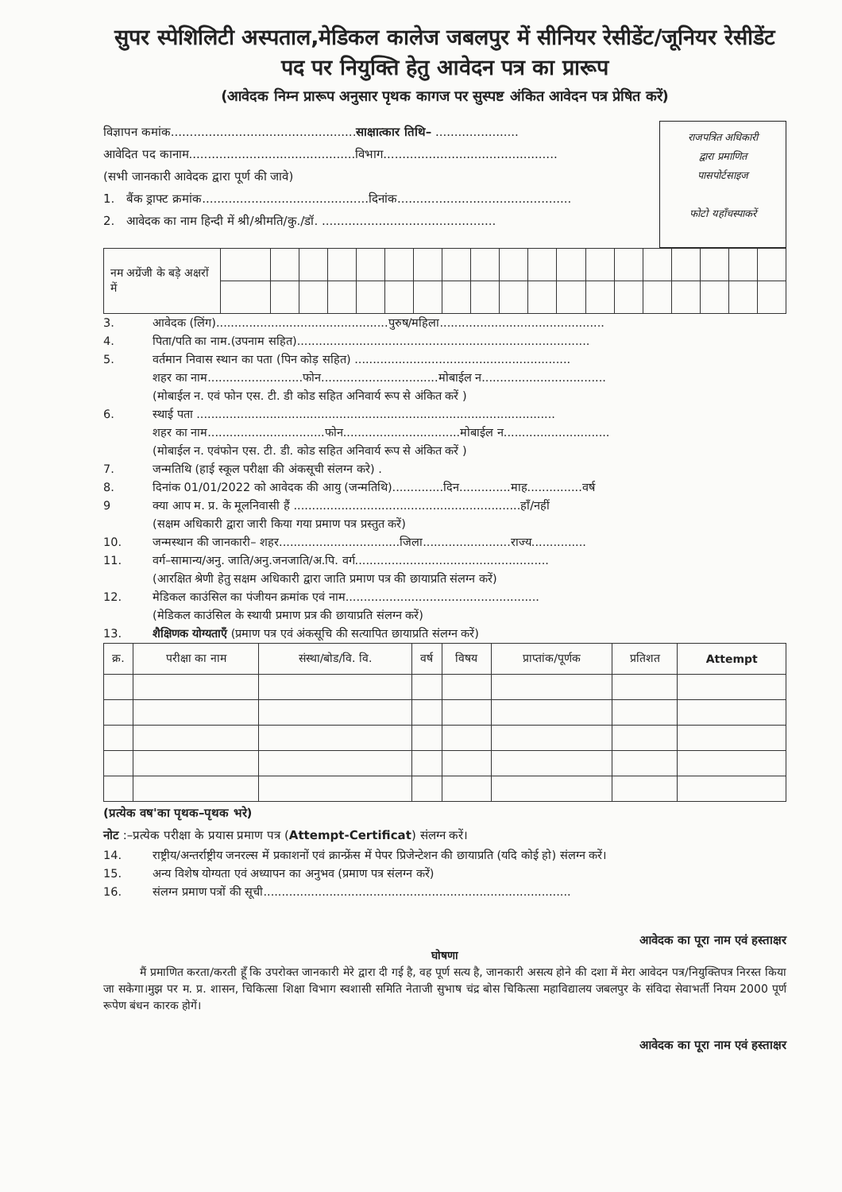सुपर स्पेशिलिटी अस्पताल,मेडिकल कालेज जबलपुर में सीनियर रेसीडेंट/जूनियर रेसीडेंट पद पर नियुक्ति हेतु आवेदन पत्र का प्रारूप
(आवेदक निम्न प्रारूप अनुसार पृथक कागज पर सुस्पष्ट अंकित आवेदन पत्र प्रेषित करें)
विज्ञापन कमांक.................................................साक्षात्कार तिथि– ......................
आवेदित पद कानाम............................................विभाग..............................................
(सभी जानकारी आवेदक द्वारा पूर्ण की जावे)
1. बैंक ड्राफ्ट क्रमांक............................................दिनांक..............................................
2. आवेदक का नाम हिन्दी में श्री/श्रीमति/कु./डॉ. ..............................................
राजपत्रित अधिकारी
द्वारा प्रमाणित
पासपोर्टसाइज
फोटो यहाँचस्पाकरें
| नम अग्रेंजी के बड़े अक्षरों में | | | | | | | | | | | | | | | | | | | |
3. आवेदक (लिंग)...............................................पुरुष/महिला.............................................
4. पिता/पति का नाम.(उपनाम सहित)................................................................................
5. वर्तमान निवास स्थान का पता (पिन कोड़ सहित) ...........................................................
शहर का नाम..........................फोन................................मोबाईल न..................................
(मोबाईल न. एवं फोन एस. टी. डी कोड सहित अनिवार्य रूप से अंकित करें )
6. स्थाई पता ..................................................................................................
शहर का नाम................................फोन................................मोबाईल न.............................
(मोबाईल न. एवंफोन एस. टी. डी. कोड सहित अनिवार्य रूप से अंकित करें )
7. जन्मतिथि (हाई स्कूल परीक्षा की अंकसूची संलग्न करे) .
8. दिनांक 01/01/2022 को आवेदक की आयु (जन्मतिथि)..............दिन..............माह...............वर्ष
9 क्या आप म. प्र. के मूलनिवासी हैं ..............................................................हाँ/नहीं
(सक्षम अधिकारी द्वारा जारी किया गया प्रमाण पत्र प्रस्तुत करें)
10. जन्मस्थान की जानकारी– शहर.................................जिला........................राज्य...............
11. वर्ग–सामान्य/अनु. जाति/अनु.जनजाति/अ.पि. वर्ग.....................................................
(आरक्षित श्रेणी हेतु सक्षम अधिकारी द्वारा जाति प्रमाण पत्र की छायाप्रति संलग्न करें)
12. मेडिकल काउंसिल का पंजीयन क्रमांक एवं नाम.....................................................
(मेडिकल काउंसिल के स्थायी प्रमाण प्रत्र की छायाप्रति संलग्न करें)
13. शैक्षिणक योग्यताएँ (प्रमाण पत्र एवं अंकसूचि की सत्यापित छायाप्रति संलग्न करें)
| क्र. | परीक्षा का नाम | संस्था/बोड/वि. वि. | वर्ष | विषय | प्राप्तांक/पूर्णक | प्रतिशत | Attempt |
| --- | --- | --- | --- | --- | --- | --- | --- |
(प्रत्येक वष'का पृथक–पृथक भरे)
नोट :–प्रत्येक परीक्षा के प्रयास प्रमाण पत्र (Attempt-Certificat) संलग्न करें।
14. राष्ट्रीय/अन्तर्राष्ट्रीय जनरल्स में प्रकाशनों एवं क्रान्फ्रेंस में पेपर प्रिजेन्टेशन की छायाप्रति (यदि कोई हो) संलग्न करें।
15. अन्य विशेष योग्यता एवं अध्यापन का अनुभव (प्रमाण पत्र संलग्न करें)
16. संलग्न प्रमाण पत्रों की सूची....................................................................................
आवेदक का पूरा नाम एवं हस्ताक्षर
घोषणा
मैं प्रमाणित करता/करती हूँ कि उपरोक्त जानकारी मेरे द्वारा दी गई है, वह पूर्ण सत्य है, जानकारी असत्य होने की दशा में मेरा आवेदन पत्र/नियुक्तिपत्र निरस्त किया जा सकेगा।मुझ पर म. प्र. शासन, चिकित्सा शिक्षा विभाग स्वशासी समिति नेताजी सुभाष चंद्र बोस चिकित्सा महाविद्यालय जबलपुर के संविदा सेवाभर्ती नियम 2000 पूर्ण रूपेण बंधन कारक होगें।
आवेदक का पूरा नाम एवं हस्ताक्षर